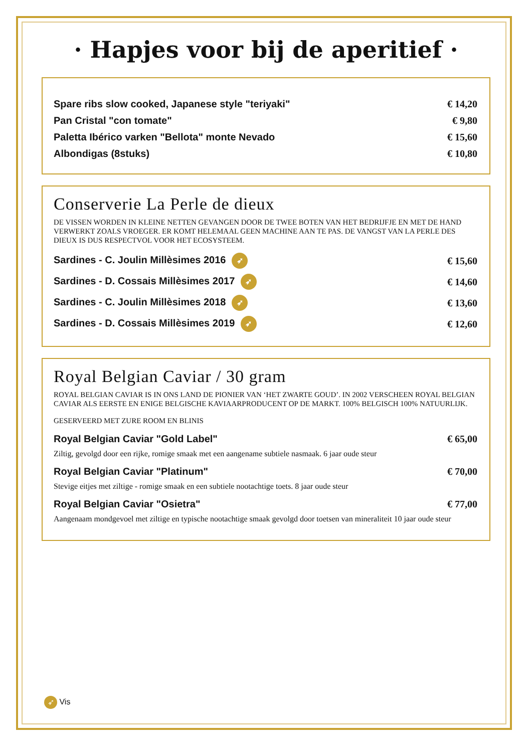· Hapjes voor bij de aperitief ·
Spare ribs slow cooked, Japanese style "teriyaki" € 14,20
Pan Cristal "con tomate" € 9,80
Paletta Ibérico varken "Bellota" monte Nevado € 15,60
Albondigas (8stuks) € 10,80
Conserverie La Perle de dieux
DE VISSEN WORDEN IN KLEINE NETTEN GEVANGEN DOOR DE TWEE BOTEN VAN HET BEDRIJFJE EN MET DE HAND VERWERKT ZOALS VROEGER. ER KOMT HELEMAAL GEEN MACHINE AAN TE PAS. DE VANGST VAN LA PERLE DES DIEUX IS DUS RESPECTVOL VOOR HET ECOSYSTEEM.
Sardines - C. Joulin Millèsimes 2016 ➶ € 15,60
Sardines - D. Cossais Millèsimes 2017 ➶ € 14,60
Sardines - C. Joulin Millèsimes 2018 ➶ € 13,60
Sardines - D. Cossais Millèsimes 2019 ➶ € 12,60
Royal Belgian Caviar / 30 gram
ROYAL BELGIAN CAVIAR IS IN ONS LAND DE PIONIER VAN ‘HET ZWARTE GOUD’. IN 2002 VERSCHEEN ROYAL BELGIAN CAVIAR ALS EERSTE EN ENIGE BELGISCHE KAVIAARPRODUCENT OP DE MARKT. 100% BELGISCH 100% NATUURLIJK.
GESERVEERD MET ZURE ROOM EN BLINIS
Royal Belgian Caviar "Gold Label" € 65,00
Ziltig, gevolgd door een rijke, romige smaak met een aangename subtiele nasmaak. 6 jaar oude steur
Royal Belgian Caviar "Platinum" € 70,00
Stevige eitjes met ziltige - romige smaak en een subtiele nootachtige toets. 8 jaar oude steur
Royal Belgian Caviar "Osietra" € 77,00
Aangenaam mondgevoel met ziltige en typische nootachtige smaak gevolgd door toetsen van mineraliteit 10 jaar oude steur
➶ Vis